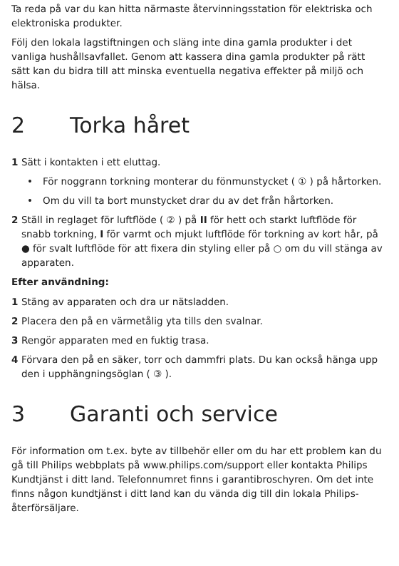Ta reda på var du kan hitta närmaste återvinningsstation för elektriska och elektroniska produkter.
Följ den lokala lagstiftningen och släng inte dina gamla produkter i det vanliga hushållsavfallet. Genom att kassera dina gamla produkter på rätt sätt kan du bidra till att minska eventuella negativa effekter på miljö och hälsa.
2 Torka håret
1 Sätt i kontakten i ett eluttag.
• För noggrann torkning monterar du fönmunstycket ( ① ) på hårtorken.
• Om du vill ta bort munstycket drar du av det från hårtorken.
2 Ställ in reglaget för luftflöde ( ② ) på II för hett och starkt luftflöde för snabb torkning, I för varmt och mjukt luftflöde för torkning av kort hår, på ● för svalt luftflöde för att fixera din styling eller på ○ om du vill stänga av apparaten.
Efter användning:
1 Stäng av apparaten och dra ur nätsladden.
2 Placera den på en värmetålig yta tills den svalnar.
3 Rengör apparaten med en fuktig trasa.
4 Förvara den på en säker, torr och dammfri plats. Du kan också hänga upp den i upphängningsöglan ( ③ ).
3 Garanti och service
För information om t.ex. byte av tillbehör eller om du har ett problem kan du gå till Philips webbplats på www.philips.com/support eller kontakta Philips Kundtjänst i ditt land. Telefonnumret finns i garantibroschyren. Om det inte finns någon kundtjänst i ditt land kan du vända dig till din lokala Philips-återförsäljare.